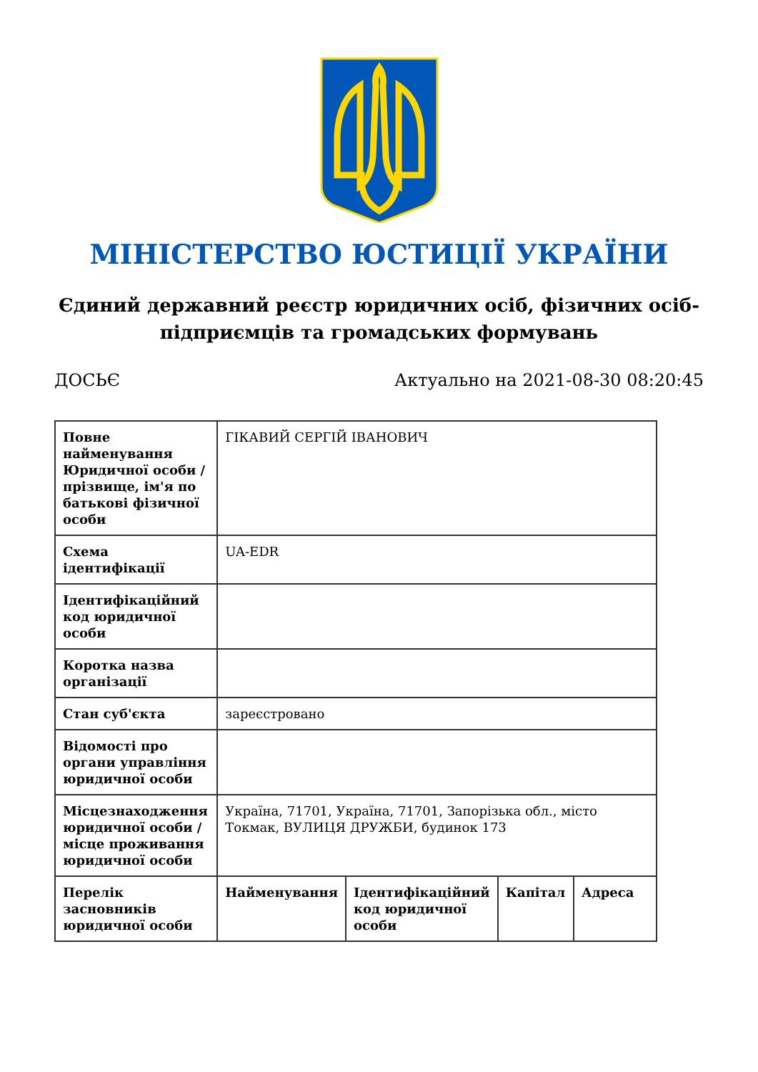МІНІСТЕРСТВО ЮСТИЦІЇ УКРАЇНИ
Єдиний державний реєстр юридичних осіб, фізичних осіб-підприємців та громадських формувань
ДОСЬЄ Актуально на 2021-08-30 08:20:45
| Повне найменування Юридичної особи / прізвище, ім'я по батькові фізичної особи | ГІКАВИЙ СЕРГІЙ ІВАНОВИЧ | | | |
| Схема ідентифікації | UA-EDR | | | |
| Ідентифікаційний код юридичної особи | | | | |
| Коротка назва організації | | | | |
| Стан суб'єкта | зареєстровано | | | |
| Відомості про органи управління юридичної особи | | | | |
| Місцезнаходження юридичної особи / місце проживання юридичної особи | Україна, 71701, Україна, 71701, Запорізька обл., місто Токмак, ВУЛИЦЯ ДРУЖБИ, будинок 173 | | | |
| Перелік засновників юридичної особи | Найменування | Ідентифікаційний код юридичної особи | Капітал | Адреса |